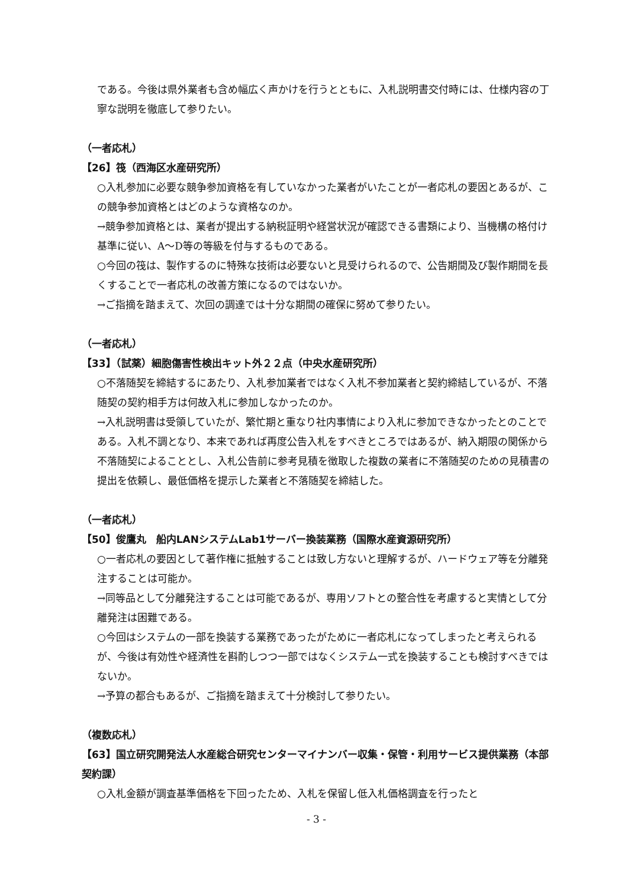である。今後は県外業者も含め幅広く声かけを行うとともに、入札説明書交付時には、仕様内容の丁寧な説明を徹底して参りたい。
（一者応札）
【26】筏（西海区水産研究所）
○入札参加に必要な競争参加資格を有していなかった業者がいたことが一者応札の要因とあるが、この競争参加資格とはどのような資格なのか。
→競争参加資格とは、業者が提出する納税証明や経営状況が確認できる書類により、当機構の格付け基準に従い、A～D等の等級を付与するものである。
○今回の筏は、製作するのに特殊な技術は必要ないと見受けられるので、公告期間及び製作期間を長くすることで一者応札の改善方策になるのではないか。
→ご指摘を踏まえて、次回の調達では十分な期間の確保に努めて参りたい。
（一者応札）
【33】（試薬）細胞傷害性検出キット外２２点（中央水産研究所）
○不落随契を締結するにあたり、入札参加業者ではなく入札不参加業者と契約締結しているが、不落随契の契約相手方は何故入札に参加しなかったのか。
→入札説明書は受領していたが、繁忙期と重なり社内事情により入札に参加できなかったとのことである。入札不調となり、本来であれば再度公告入札をすべきところではあるが、納入期限の関係から不落随契によることとし、入札公告前に参考見積を徴取した複数の業者に不落随契のための見積書の提出を依頼し、最低価格を提示した業者と不落随契を締結した。
（一者応札）
【50】俊鷹丸　船内LANシステムLab1サーバー換装業務（国際水産資源研究所）
○一者応札の要因として著作権に抵触することは致し方ないと理解するが、ハードウェア等を分離発注することは可能か。
→同等品として分離発注することは可能であるが、専用ソフトとの整合性を考慮すると実情として分離発注は困難である。
○今回はシステムの一部を換装する業務であったがために一者応札になってしまったと考えられるが、今後は有効性や経済性を斟酌しつつ一部ではなくシステム一式を換装することも検討すべきではないか。
→予算の都合もあるが、ご指摘を踏まえて十分検討して参りたい。
（複数応札）
【63】国立研究開発法人水産総合研究センターマイナンバー収集・保管・利用サービス提供業務（本部契約課）
○入札金額が調査基準価格を下回ったため、入札を保留し低入札価格調査を行ったと
- 3 -